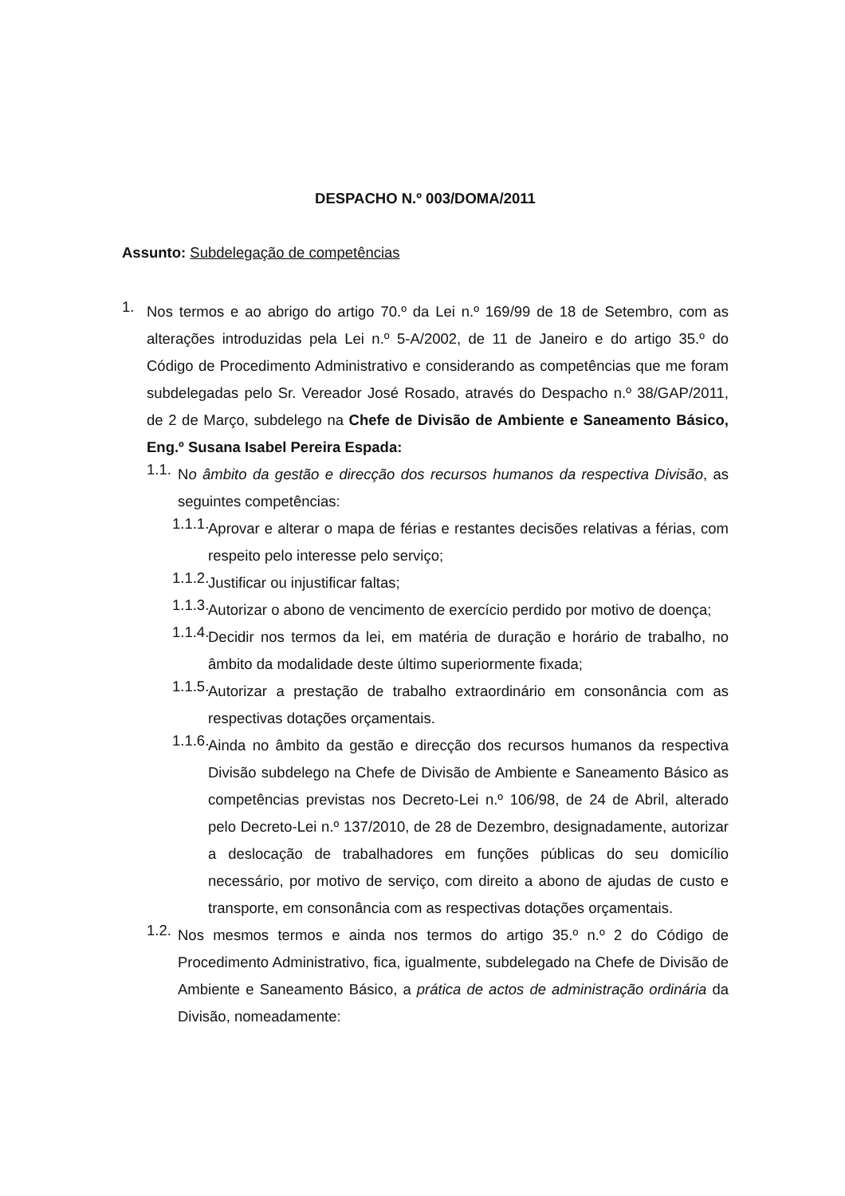DESPACHO N.º 003/DOMA/2011
Assunto: Subdelegação de competências
1.
Nos termos e ao abrigo do artigo 70.º da Lei n.º 169/99 de 18 de Setembro, com as alterações introduzidas pela Lei n.º 5-A/2002, de 11 de Janeiro e do artigo 35.º do Código de Procedimento Administrativo e considerando as competências que me foram subdelegadas pelo Sr. Vereador José Rosado, através do Despacho n.º 38/GAP/2011, de 2 de Março, subdelego na Chefe de Divisão de Ambiente e Saneamento Básico, Eng.º Susana Isabel Pereira Espada:
1.1.
No âmbito da gestão e direcção dos recursos humanos da respectiva Divisão, as seguintes competências:
1.1.1.
Aprovar e alterar o mapa de férias e restantes decisões relativas a férias, com respeito pelo interesse pelo serviço;
1.1.2.
Justificar ou injustificar faltas;
1.1.3.
Autorizar o abono de vencimento de exercício perdido por motivo de doença;
1.1.4.
Decidir nos termos da lei, em matéria de duração e horário de trabalho, no âmbito da modalidade deste último superiormente fixada;
1.1.5.
Autorizar a prestação de trabalho extraordinário em consonância com as respectivas dotações orçamentais.
1.1.6.
Ainda no âmbito da gestão e direcção dos recursos humanos da respectiva Divisão subdelego na Chefe de Divisão de Ambiente e Saneamento Básico as competências previstas nos Decreto-Lei n.º 106/98, de 24 de Abril, alterado pelo Decreto-Lei n.º 137/2010, de 28 de Dezembro, designadamente, autorizar a deslocação de trabalhadores em funções públicas do seu domicílio necessário, por motivo de serviço, com direito a abono de ajudas de custo e transporte, em consonância com as respectivas dotações orçamentais.
1.2.
Nos mesmos termos e ainda nos termos do artigo 35.º n.º 2 do Código de Procedimento Administrativo, fica, igualmente, subdelegado na Chefe de Divisão de Ambiente e Saneamento Básico, a prática de actos de administração ordinária da Divisão, nomeadamente: